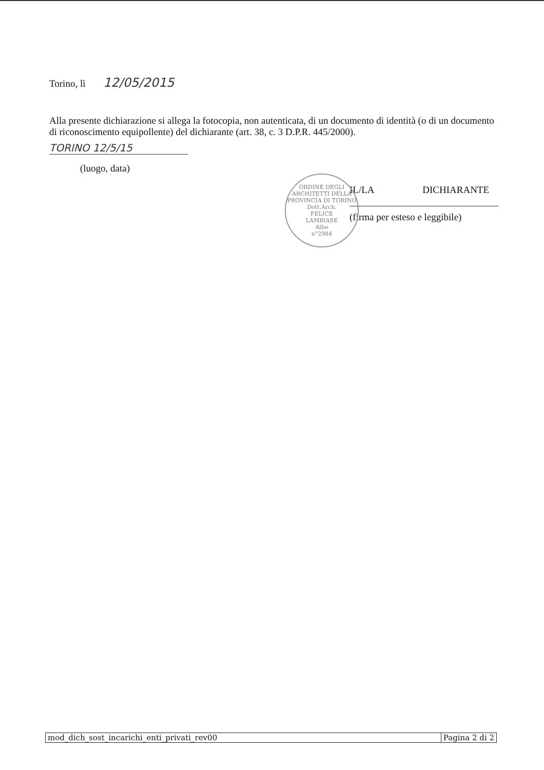Torino, lì 12/05/2015
Alla presente dichiarazione si allega la fotocopia, non autenticata, di un documento di identità (o di un documento di riconoscimento equipollente) del dichiarante (art. 38, c. 3 D.P.R. 445/2000).
TORINO 12/5/15
(luogo, data)
IL/LA DICHIARANTE
(firma per esteso e leggibile)
ORDINE DEGLI ARCHITETTI DELLA PROVINCIA DI TORINO
Dott.Arch.
FELICE
LAMBIASE
Albo
n°2984
mod_dich_sost_incarichi_enti_privati_rev00 Pagina 2 di 2